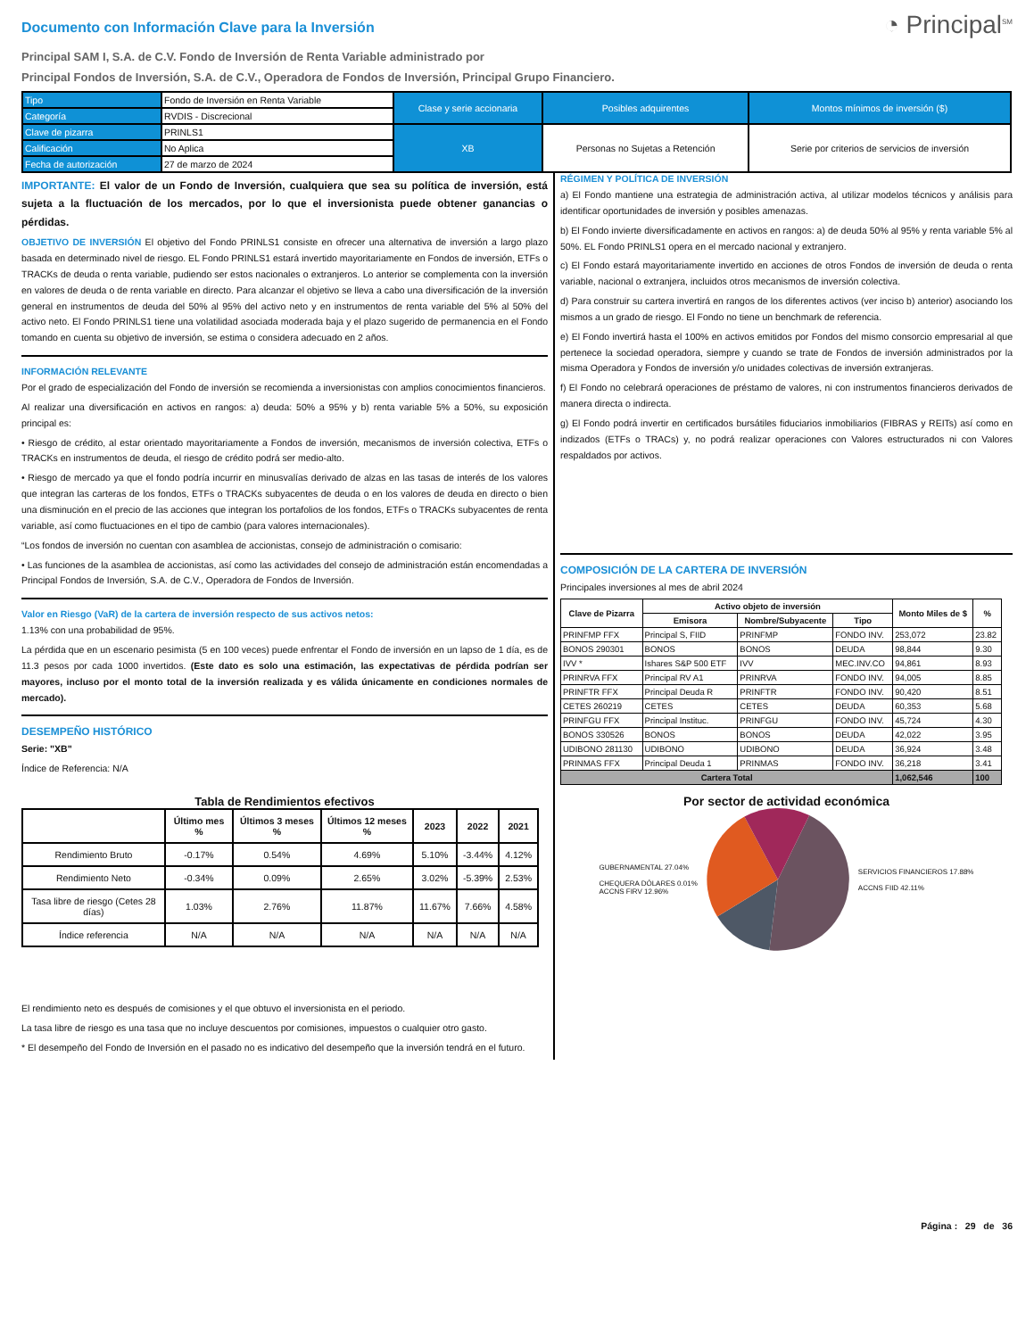Documento con Información Clave para la Inversión
◔ Principal<sup>SM</sup>
Principal SAM I, S.A. de C.V. Fondo de Inversión de Renta Variable administrado por
Principal Fondos de Inversión, S.A. de C.V., Operadora de Fondos de Inversión, Principal Grupo Financiero.
| Tipo | Fondo de Inversión en Renta Variable | Clase y serie accionaria | Posibles adquirentes | Montos mínimos de inversión ($) |
| Categoría | RVDIS - Discrecional | | | |
| Clave de pizarra | PRINLS1 | XB | Personas no Sujetas a Retención | Serie por criterios de servicios de inversión |
| Calificación | No Aplica | | | |
| Fecha de autorización | 27 de marzo de 2024 | | | |
IMPORTANTE: El valor de un Fondo de Inversión, cualquiera que sea su política de inversión, está sujeta a la fluctuación de los mercados, por lo que el inversionista puede obtener ganancias o pérdidas.
OBJETIVO DE INVERSIÓN El objetivo del Fondo PRINLS1 consiste en ofrecer una alternativa de inversión a largo plazo basada en determinado nivel de riesgo. EL Fondo PRINLS1 estará invertido mayoritariamente en Fondos de inversión, ETFs o TRACKs de deuda o renta variable, pudiendo ser estos nacionales o extranjeros. Lo anterior se complementa con la inversión en valores de deuda o de renta variable en directo. Para alcanzar el objetivo se lleva a cabo una diversificación de la inversión general en instrumentos de deuda del 50% al 95% del activo neto y en instrumentos de renta variable del 5% al 50% del activo neto. El Fondo PRINLS1 tiene una volatilidad asociada moderada baja y el plazo sugerido de permanencia en el Fondo tomando en cuenta su objetivo de inversión, se estima o considera adecuado en 2 años.
INFORMACIÓN RELEVANTE
Por el grado de especialización del Fondo de inversión se recomienda a inversionistas con amplios conocimientos financieros.
Al realizar una diversificación en activos en rangos: a) deuda: 50% a 95% y b) renta variable 5% a 50%, su exposición principal es:
• Riesgo de crédito, al estar orientado mayoritariamente a Fondos de inversión, mecanismos de inversión colectiva, ETFs o TRACKs en instrumentos de deuda, el riesgo de crédito podrá ser medio-alto.
• Riesgo de mercado ya que el fondo podría incurrir en minusvalías derivado de alzas en las tasas de interés de los valores que integran las carteras de los fondos, ETFs o TRACKs subyacentes de deuda o en los valores de deuda en directo o bien una disminución en el precio de las acciones que integran los portafolios de los fondos, ETFs o TRACKs subyacentes de renta variable, así como fluctuaciones en el tipo de cambio (para valores internacionales).
“Los fondos de inversión no cuentan con asamblea de accionistas, consejo de administración o comisario:
• Las funciones de la asamblea de accionistas, así como las actividades del consejo de administración están encomendadas a Principal Fondos de Inversión, S.A. de C.V., Operadora de Fondos de Inversión.
Valor en Riesgo (VaR) de la cartera de inversión respecto de sus activos netos:
1.13% con una probabilidad de 95%.
La pérdida que en un escenario pesimista (5 en 100 veces) puede enfrentar el Fondo de inversión en un lapso de 1 día, es de 11.3 pesos por cada 1000 invertidos. (Este dato es solo una estimación, las expectativas de pérdida podrían ser mayores, incluso por el monto total de la inversión realizada y es válida únicamente en condiciones normales de mercado).
DESEMPEÑO HISTÓRICO
Serie: "XB"
Índice de Referencia: N/A
Tabla de Rendimientos efectivos
| | Último mes % | Últimos 3 meses % | Últimos 12 meses % | 2023 | 2022 | 2021 |
| --- | --- | --- | --- | --- | --- | --- |
| Rendimiento Bruto | -0.17% | 0.54% | 4.69% | 5.10% | -3.44% | 4.12% |
| Rendimiento Neto | -0.34% | 0.09% | 2.65% | 3.02% | -5.39% | 2.53% |
| Tasa libre de riesgo (Cetes 28 días) | 1.03% | 2.76% | 11.87% | 11.67% | 7.66% | 4.58% |
| Índice referencia | N/A | N/A | N/A | N/A | N/A | N/A |
El rendimiento neto es después de comisiones y el que obtuvo el inversionista en el periodo.
La tasa libre de riesgo es una tasa que no incluye descuentos por comisiones, impuestos o cualquier otro gasto.
* El desempeño del Fondo de Inversión en el pasado no es indicativo del desempeño que la inversión tendrá en el futuro.
RÉGIMEN Y POLÍTICA DE INVERSIÓN
a) El Fondo mantiene una estrategia de administración activa, al utilizar modelos técnicos y análisis para identificar oportunidades de inversión y posibles amenazas.
b) El Fondo invierte diversificadamente en activos en rangos: a) de deuda 50% al 95% y renta variable 5% al 50%. EL Fondo PRINLS1 opera en el mercado nacional y extranjero.
c) El Fondo estará mayoritariamente invertido en acciones de otros Fondos de inversión de deuda o renta variable, nacional o extranjera, incluidos otros mecanismos de inversión colectiva.
d) Para construir su cartera invertirá en rangos de los diferentes activos (ver inciso b) anterior) asociando los mismos a un grado de riesgo. El Fondo no tiene un benchmark de referencia.
e) El Fondo invertirá hasta el 100% en activos emitidos por Fondos del mismo consorcio empresarial al que pertenece la sociedad operadora, siempre y cuando se trate de Fondos de inversión administrados por la misma Operadora y Fondos de inversión y/o unidades colectivas de inversión extranjeras.
f) El Fondo no celebrará operaciones de préstamo de valores, ni con instrumentos financieros derivados de manera directa o indirecta.
g) El Fondo podrá invertir en certificados bursátiles fiduciarios inmobiliarios (FIBRAS y REITs) así como en indizados (ETFs o TRACs) y, no podrá realizar operaciones con Valores estructurados ni con Valores respaldados por activos.
COMPOSICIÓN DE LA CARTERA DE INVERSIÓN
Principales inversiones al mes de abril 2024
| Clave de Pizarra | Activo objeto de inversión | | | Monto Miles de $ | % |
| --- | --- | --- | --- | --- | --- |
| | Emisora | Nombre/Subyacente | Tipo | | |
| PRINFMP FFX | Principal S, FIID | PRINFMP | FONDO INV. | 253,072 | 23.82 |
| BONOS 290301 | BONOS | BONOS | DEUDA | 98,844 | 9.30 |
| IVV * | Ishares S&P 500 ETF | IVV | MEC.INV.CO | 94,861 | 8.93 |
| PRINRVA FFX | Principal RV A1 | PRINRVA | FONDO INV. | 94,005 | 8.85 |
| PRINFTR FFX | Principal Deuda R | PRINFTR | FONDO INV. | 90,420 | 8.51 |
| CETES 260219 | CETES | CETES | DEUDA | 60,353 | 5.68 |
| PRINFGU FFX | Principal Instituc. | PRINFGU | FONDO INV. | 45,724 | 4.30 |
| BONOS 330526 | BONOS | BONOS | DEUDA | 42,022 | 3.95 |
| UDIBONO 281130 | UDIBONO | UDIBONO | DEUDA | 36,924 | 3.48 |
| PRINMAS FFX | Principal Deuda 1 | PRINMAS | FONDO INV. | 36,218 | 3.41 |
| Cartera Total | | | | 1,062,546 | 100 |
Por sector de actividad económica
GUBERNAMENTAL 27.04%
CHEQUERA DÓLARES 0.01%
ACCNS FIRV 12.96%
SERVICIOS FINANCIEROS 17.88%
ACCNS FIID 42.11%
Página : 29 de 36